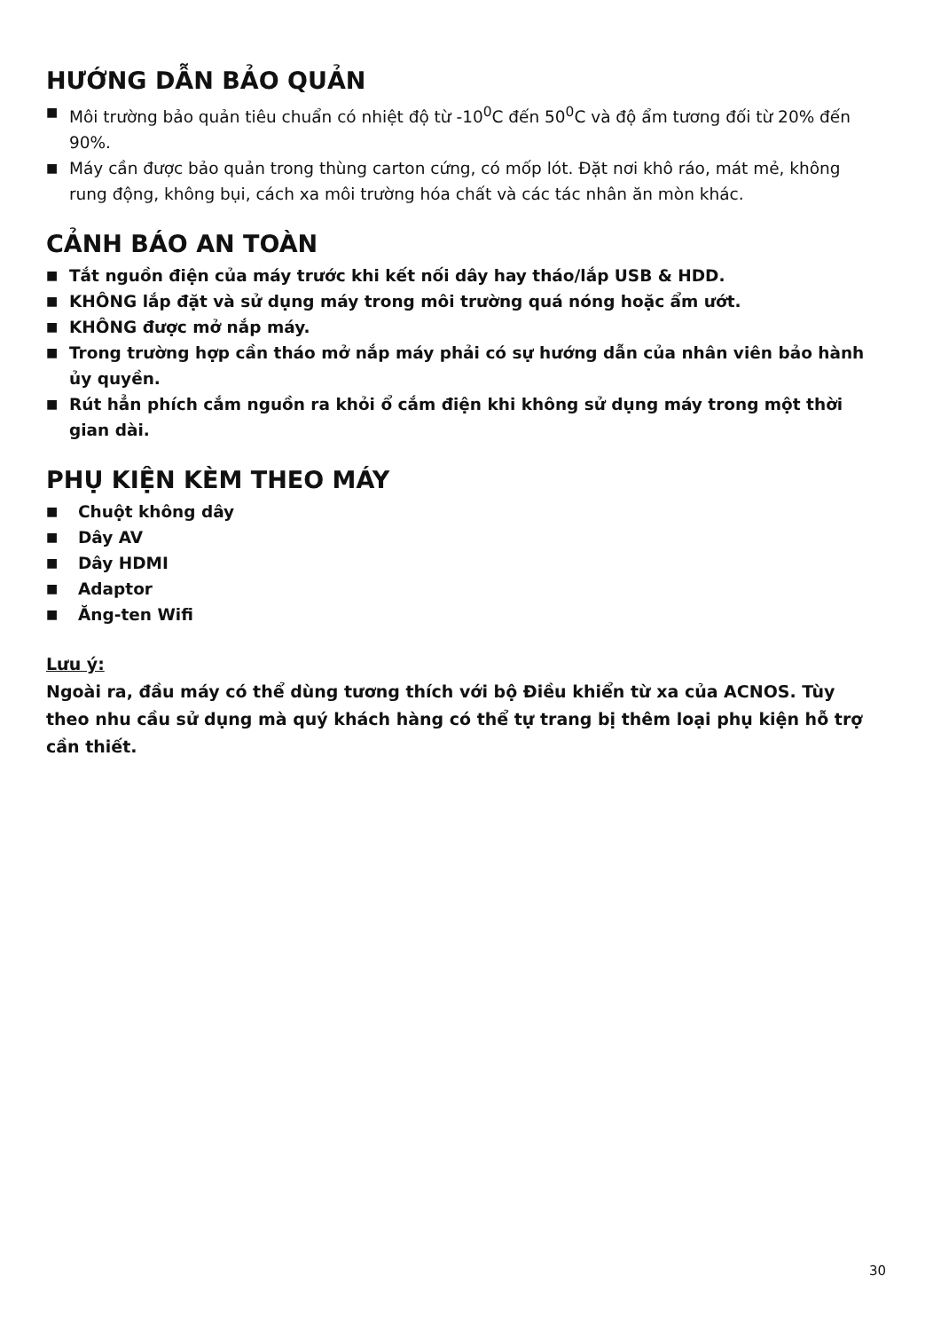HƯỚNG DẪN BẢO QUẢN
■ Môi trường bảo quản tiêu chuẩn có nhiệt độ từ -10<sup>0</sup>C đến 50<sup>0</sup>C và độ ẩm tương đối từ 20% đến 90%.
■ Máy cần được bảo quản trong thùng carton cứng, có mốp lót. Đặt nơi khô ráo, mát mẻ, không rung động, không bụi, cách xa môi trường hóa chất và các tác nhân ăn mòn khác.
CẢNH BÁO AN TOÀN
■ Tắt nguồn điện của máy trước khi kết nối dây hay tháo/lắp USB & HDD.
■ KHÔNG lắp đặt và sử dụng máy trong môi trường quá nóng hoặc ẩm ướt.
■ KHÔNG được mở nắp máy.
■ Trong trường hợp cần tháo mở nắp máy phải có sự hướng dẫn của nhân viên bảo hành ủy quyền.
■ Rút hẳn phích cắm nguồn ra khỏi ổ cắm điện khi không sử dụng máy trong một thời gian dài.
PHỤ KIỆN KÈM THEO MÁY
■ Chuột không dây
■ Dây AV
■ Dây HDMI
■ Adaptor
■ Ăng-ten Wifi
Lưu ý:
Ngoài ra, đầu máy có thể dùng tương thích với bộ Điều khiển từ xa của ACNOS. Tùy theo nhu cầu sử dụng mà quý khách hàng có thể tự trang bị thêm loại phụ kiện hỗ trợ cần thiết.
30